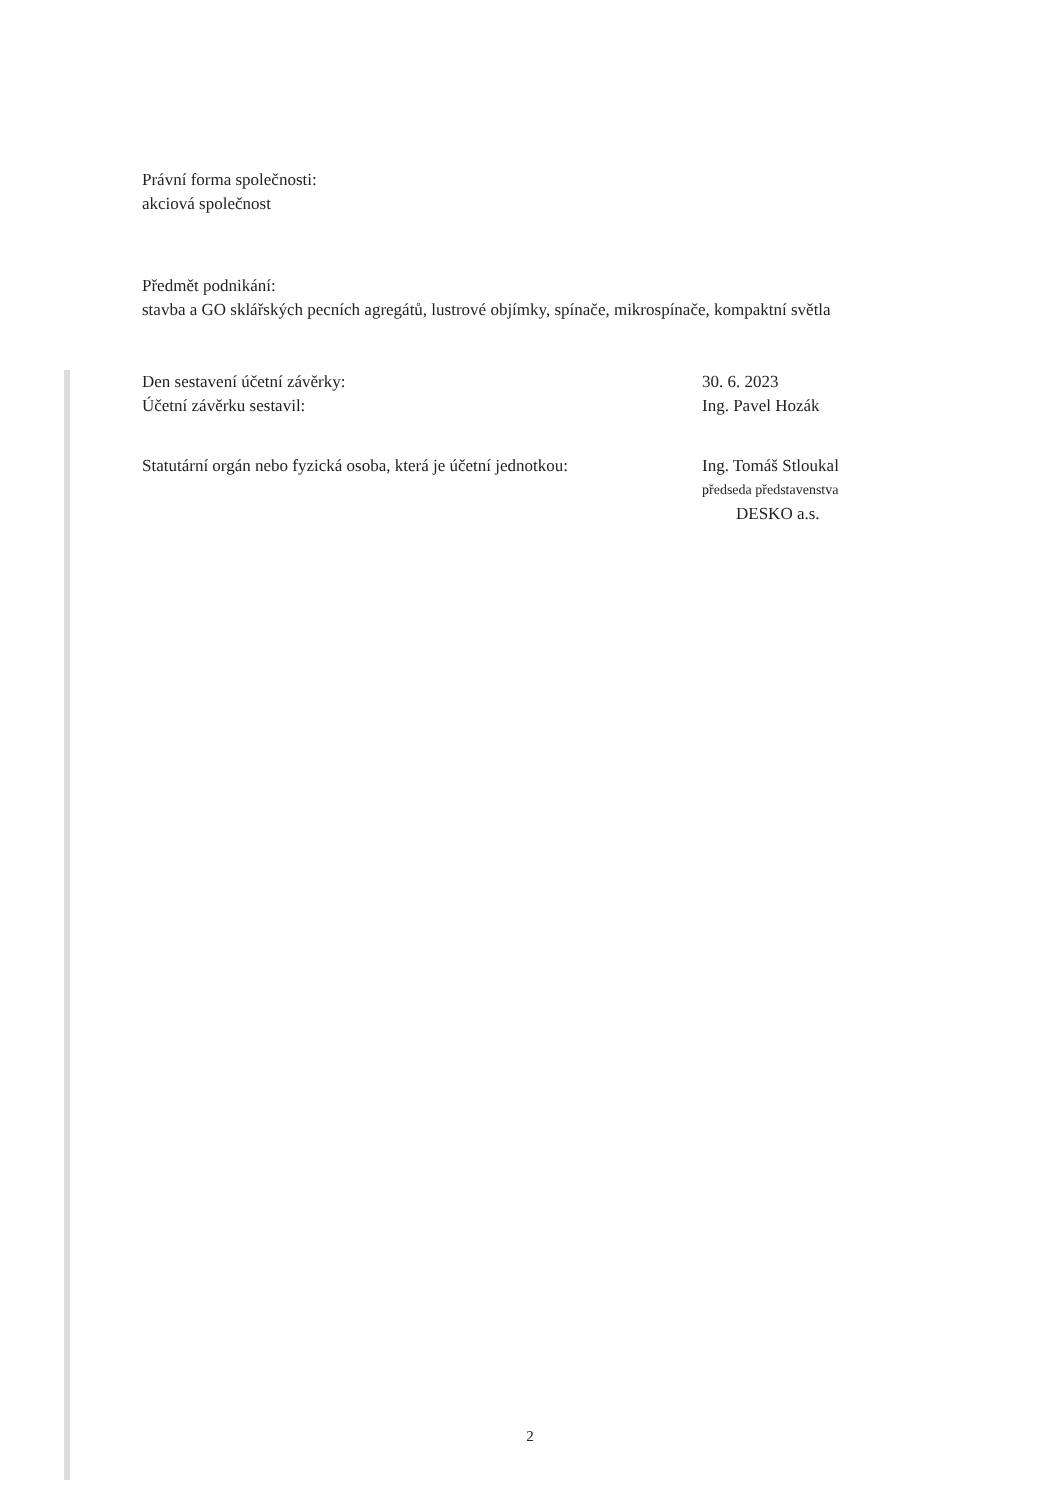Právní forma společnosti:
akciová společnost
Předmět podnikání:
stavba a GO sklářských pecních agregátů, lustrové objímky, spínače, mikrospínače, kompaktní světla
Den sestavení účetní závěrky:
Účetní závěrku sestavil:
30. 6. 2023
Ing. Pavel Hozák
Statutární orgán nebo fyzická osoba, která je účetní jednotkou:
Ing. Tomáš Stloukal
předseda představenstva
DESKO a.s.
2